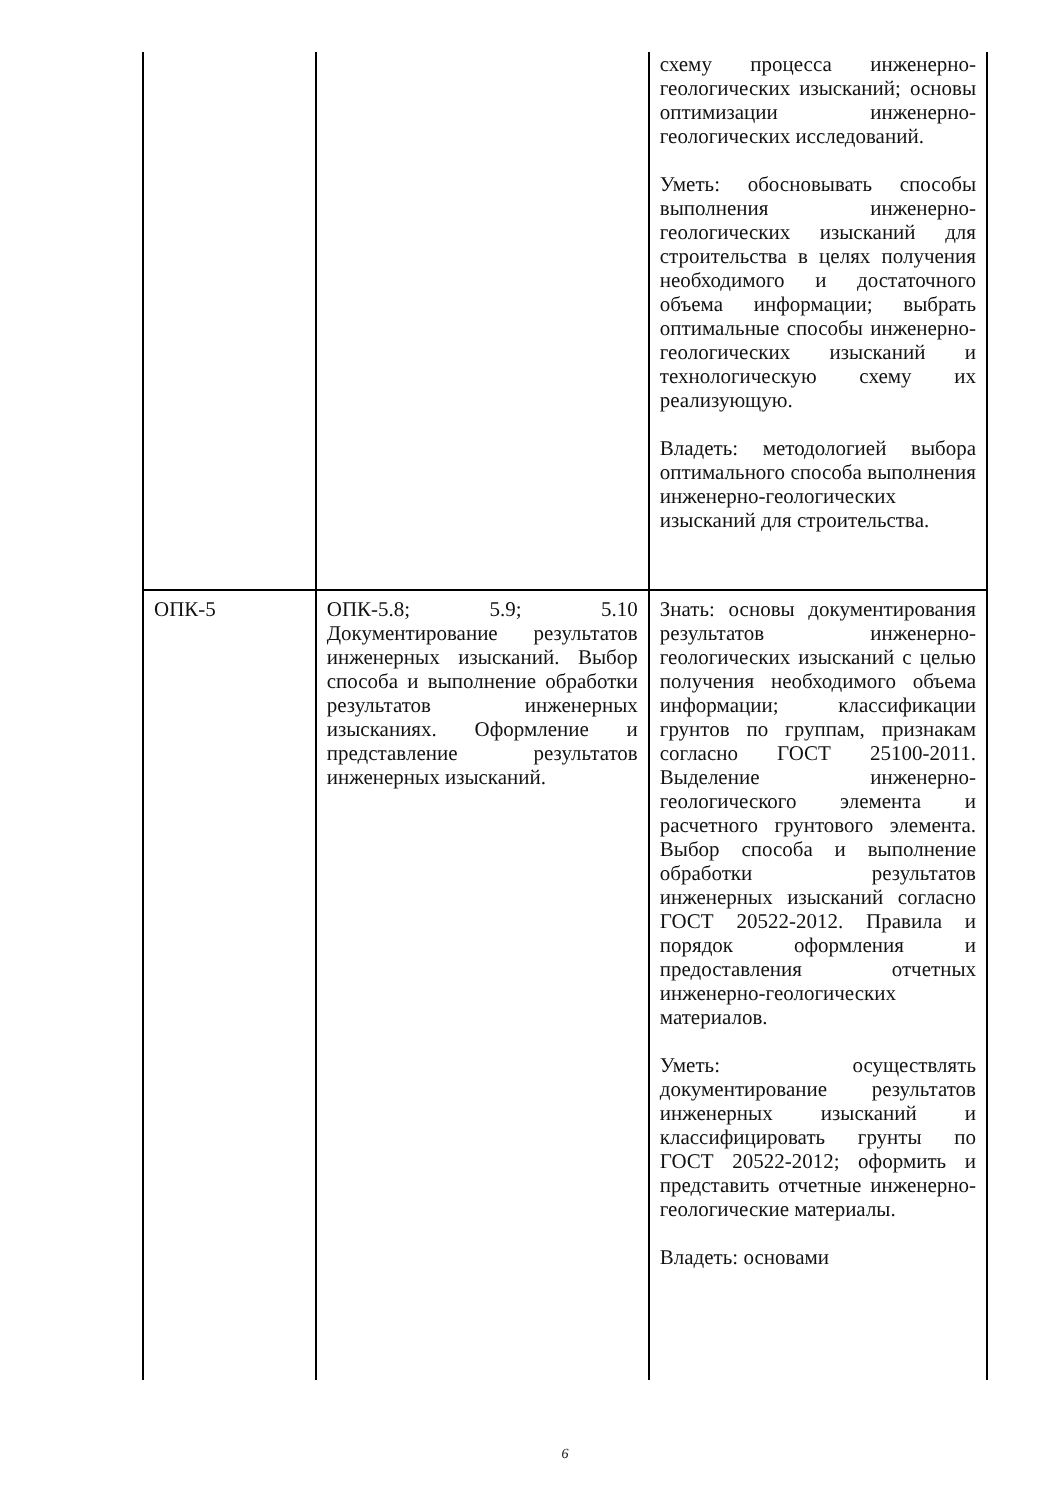| | | схему процесса инженерно-геологических изысканий; основы оптимизации инженерно-геологических исследований. Уметь: обосновывать способы выполнения инженерно-геологических изысканий для строительства в целях получения необходимого и достаточного объема информации; выбрать оптимальные способы инженерно-геологических изысканий и технологическую схему их реализующую. Владеть: методологией выбора оптимального способа выполнения инженерно-геологических изысканий для строительства. |
| ОПК-5 | ОПК-5.8; 5.9; 5.10 Документирование результатов инженерных изысканий. Выбор способа и выполнение обработки результатов инженерных изысканиях. Оформление и представление результатов инженерных изысканий. | Знать: основы документирования результатов инженерно-геологических изысканий с целью получения необходимого объема информации; классификации грунтов по группам, признакам согласно ГОСТ 25100-2011. Выделение инженерно-геологического элемента и расчетного грунтового элемента. Выбор способа и выполнение обработки результатов инженерных изысканий согласно ГОСТ 20522-2012. Правила и порядок оформления и предоставления отчетных инженерно-геологических материалов. Уметь: осуществлять документирование результатов инженерных изысканий и классифицировать грунты по ГОСТ 20522-2012; оформить и представить отчетные инженерно-геологические материалы. Владеть: основами |
6